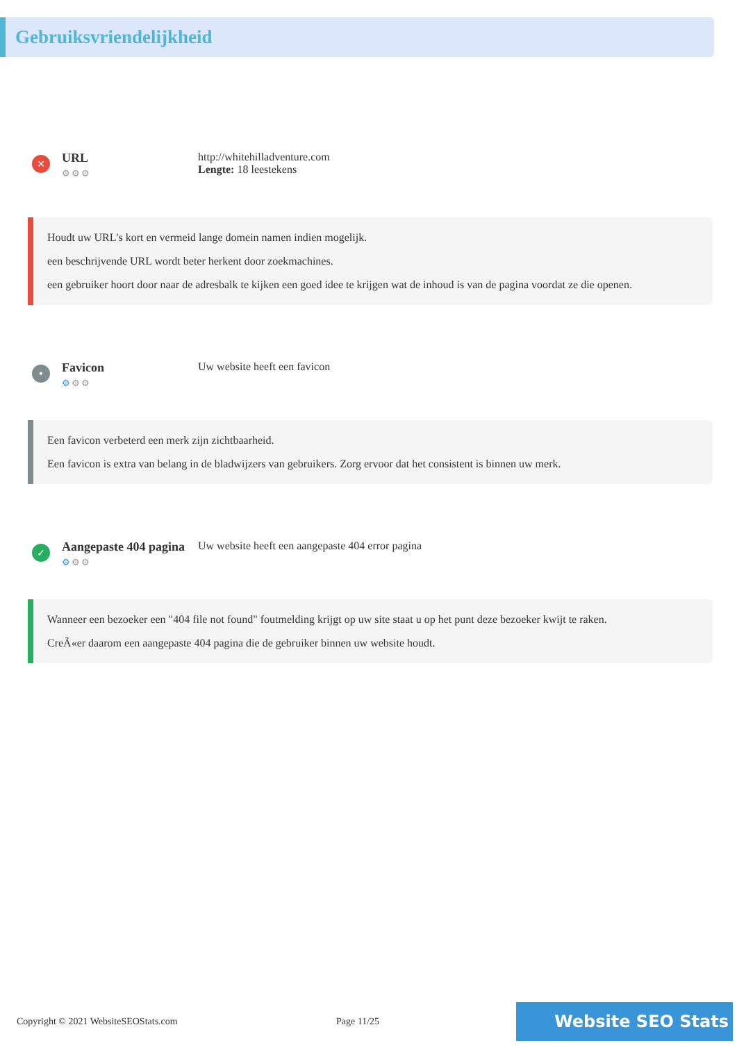Gebruiksvriendelijkheid
✕
URL
⚙⚙⚙
http://whitehilladventure.com
Lengte: 18 leestekens
Houdt uw URL's kort en vermeid lange domein namen indien mogelijk.
een beschrijvende URL wordt beter herkent door zoekmachines.
een gebruiker hoort door naar de adresbalk te kijken een goed idee te krijgen wat de inhoud is van de pagina voordat ze die openen.
•
Favicon
⚙⚙⚙
Uw website heeft een favicon
Een favicon verbeterd een merk zijn zichtbaarheid.
Een favicon is extra van belang in de bladwijzers van gebruikers. Zorg ervoor dat het consistent is binnen uw merk.
✓
Aangepaste 404 pagina
⚙⚙⚙
Uw website heeft een aangepaste 404 error pagina
Wanneer een bezoeker een "404 file not found" foutmelding krijgt op uw site staat u op het punt deze bezoeker kwijt te raken.
CreÃ«er daarom een aangepaste 404 pagina die de gebruiker binnen uw website houdt.
Copyright © 2021 WebsiteSEOStats.com Page 11/25
Website SEO Stats